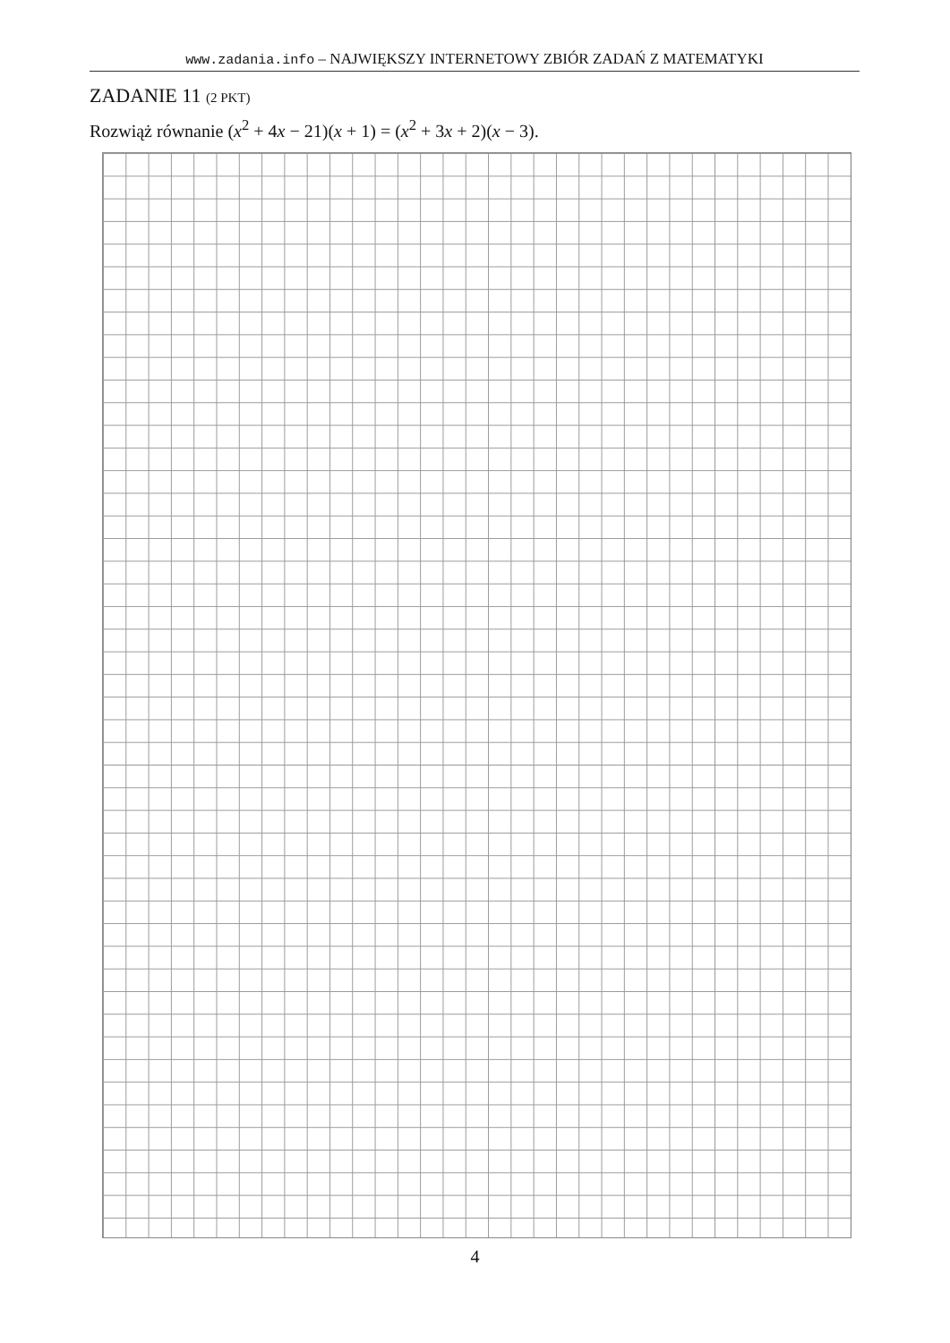www.zadania.info – NAJWIĘKSZY INTERNETOWY ZBIÓR ZADAŃ Z MATEMATYKI
ZADANIE 11 (2 PKT)
Rozwiąż równanie (x<sup>2</sup> + 4x − 21)(x + 1) = (x<sup>2</sup> + 3x + 2)(x − 3).
4